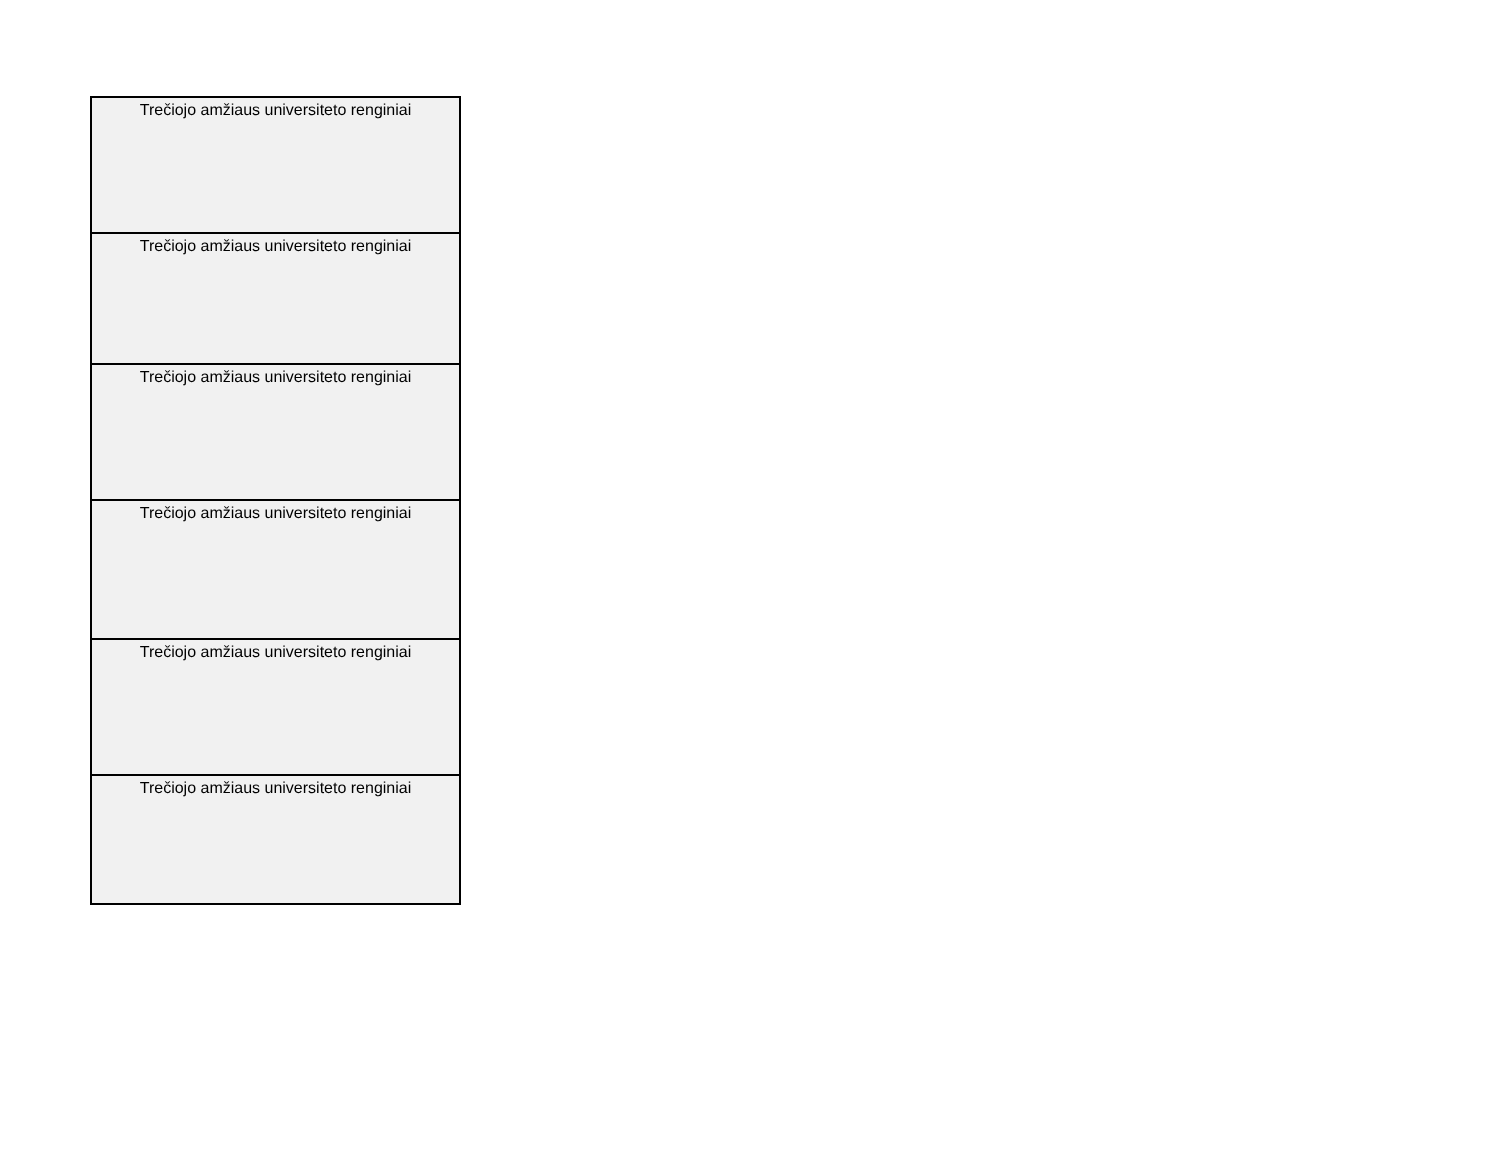| Trečiojo amžiaus universiteto renginiai |
| Trečiojo amžiaus universiteto renginiai |
| Trečiojo amžiaus universiteto renginiai |
| Trečiojo amžiaus universiteto renginiai |
| Trečiojo amžiaus universiteto renginiai |
| Trečiojo amžiaus universiteto renginiai |